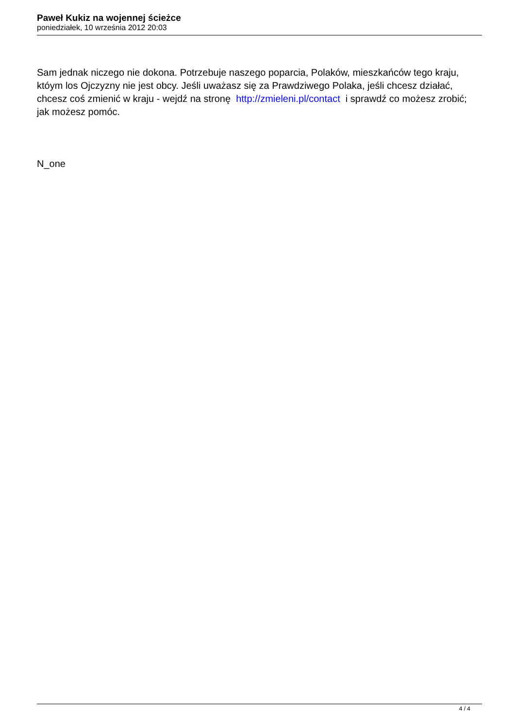Paweł Kukiz na wojennej ścieżce
poniedziałek, 10 września 2012 20:03
Sam jednak niczego nie dokona. Potrzebuje naszego poparcia, Polaków, mieszkańców tego kraju, któym los Ojczyzny nie jest obcy. Jeśli uważasz się za Prawdziwego Polaka, jeśli chcesz działać, chcesz coś zmienić w kraju - wejdź na stronę http://zmieleni.pl/contact i sprawdź co możesz zrobić; jak możesz pomóc.
N_one
4 / 4